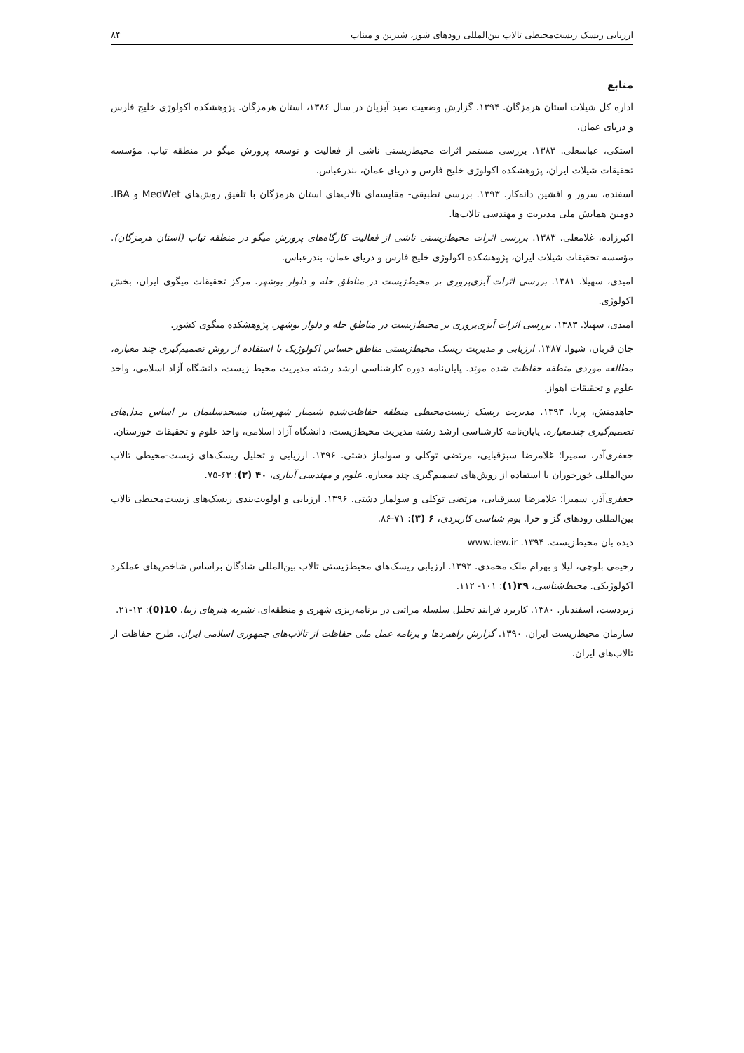ارزیابی ریسک زیست‌محیطی تالاب بین‌المللی رودهای شور، شیرین و میناب ۸۴
منابع
اداره کل شیلات استان هرمزگان. ۱۳۹۴. گزارش وضعیت صید آبزیان در سال ۱۳۸۶، استان هرمزگان. پژوهشکده اکولوژی خلیج فارس و دریای عمان.
استکی، عباسعلی. ۱۳۸۳. بررسی مستمر اثرات محیط‌زیستی ناشی از فعالیت و توسعه پرورش میگو در منطقه تیاب. مؤسسه تحقیقات شیلات ایران، پژوهشکده اکولوژی خلیج فارس و دریای عمان، بندرعباس.
اسفنده، سرور و افشین دانه‌کار. ۱۳۹۳. بررسی تطبیقی- مقایسه‌ای تالاب‌های استان هرمزگان با تلفیق روش‌های MedWet و IBA. دومین همایش ملی مدیریت و مهندسی تالاب‌ها.
اکبرزاده، غلامعلی. ۱۳۸۳. بررسی اثرات محیط‌زیستی ناشی از فعالیت کارگاه‌های پرورش میگو در منطقه تیاب (استان هرمزگان). مؤسسه تحقیقات شیلات ایران، پژوهشکده اکولوژی خلیج فارس و دریای عمان، بندرعباس.
امیدی، سهیلا. ۱۳۸۱. بررسی اثرات آبزی‌پروری بر محیط‌زیست در مناطق حله و دلوار بوشهر. مرکز تحقیقات میگوی ایران، بخش اکولوژی.
امیدی، سهیلا. ۱۳۸۳. بررسی اثرات آبزی‌پروری بر محیط‌زیست در مناطق حله و دلوار بوشهر. پژوهشکده میگوی کشور.
جان قربان، شیوا. ۱۳۸۷. ارزیابی و مدیریت ریسک محیط‌زیستی مناطق حساس اکولوژیک با استفاده از روش تصمیم‌گیری چند معیاره، مطالعه موردی منطقه حفاظت شده موند. پایان‌نامه دوره کارشناسی ارشد رشته مدیریت محیط زیست، دانشگاه آزاد اسلامی، واحد علوم و تحقیقات اهواز.
جاهدمنش، پریا. ۱۳۹۳. مدیریت ریسک زیست‌محیطی منطقه حفاظت‌شده شیمبار شهرستان مسجدسلیمان بر اساس مدل‌های تصمیم‌گیری چندمعیاره. پایان‌نامه کارشناسی ارشد رشته مدیریت محیط‌زیست، دانشگاه آزاد اسلامی، واحد علوم و تحقیقات خوزستان.
جعفری‌آذر، سمیرا؛ غلامرضا سبزقبایی، مرتضی توکلی و سولماز دشتی. ۱۳۹۶. ارزیابی و تحلیل ریسک‌های زیست-محیطی تالاب بین‌المللی خورخوران با استفاده از روش‌های تصمیم‌گیری چند معیاره. علوم و مهندسی آبیاری، ۴۰ (۳): ۶۳-۷۵.
جعفری‌آذر، سمیرا؛ غلامرضا سبزقبایی، مرتضی توکلی و سولماز دشتی. ۱۳۹۶. ارزیابی و اولویت‌بندی ریسک‌های زیست‌محیطی تالاب بین‌المللی رودهای گز و حرا. بوم شناسی کاربردی، ۶ (۳): ۷۱-۸۶.
دیده بان محیط‌زیست. ۱۳۹۴. www.iew.ir
رحیمی بلوچی، لیلا و بهرام ملک محمدی. ۱۳۹۲. ارزیابی ریسک‌های محیط‌زیستی تالاب بین‌المللی شادگان براساس شاخص‌های عملکرد اکولوژیکی. محیط‌شناسی، ۳۹(۱): ۱۰۱- ۱۱۲.
زبردست، اسفندیار. ۱۳۸۰. کاربرد فرایند تحلیل سلسله مراتبی در برنامه‌ریزی شهری و منطقه‌ای. نشریه هنرهای زیبا، 10(0): ۱۳-۲۱.
سازمان محیط‌ریست ایران. ۱۳۹۰. گزارش راهبردها و برنامه عمل ملی حفاظت از تالاب‌های جمهوری اسلامی ایران. طرح حفاظت از تالاب‌های ایران.